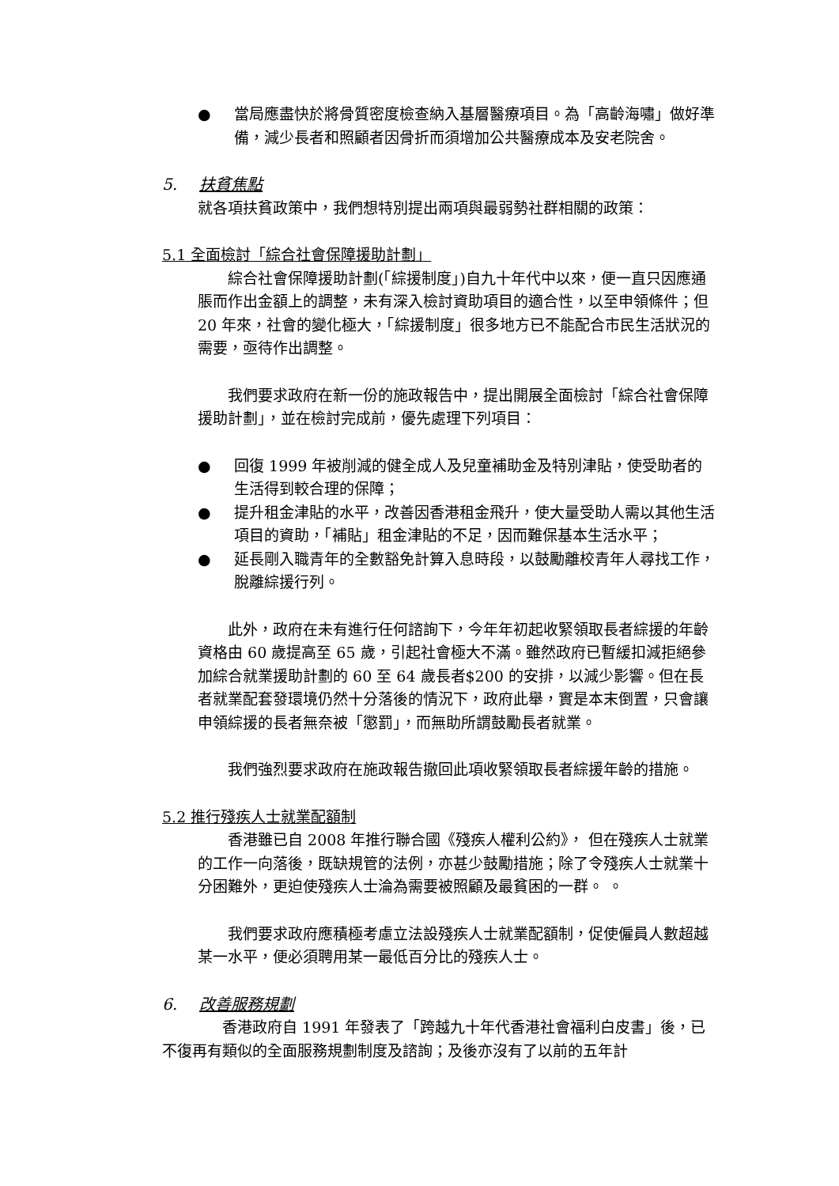● 當局應盡快於將骨質密度檢查納入基層醫療項目。為「高齡海嘯」做好準備，減少長者和照顧者因骨折而須增加公共醫療成本及安老院舍。
5. 扶貧焦點
就各項扶貧政策中，我們想特別提出兩項與最弱勢社群相關的政策：
5.1 全面檢討「綜合社會保障援助計劃」
　　綜合社會保障援助計劃(「綜援制度」)自九十年代中以來，便一直只因應通脹而作出金額上的調整，未有深入檢討資助項目的適合性，以至申領條件；但 20 年來，社會的變化極大，「綜援制度」很多地方已不能配合市民生活狀況的需要，亟待作出調整。
　　我們要求政府在新一份的施政報告中，提出開展全面檢討「綜合社會保障援助計劃」，並在檢討完成前，優先處理下列項目：
● 回復 1999 年被削減的健全成人及兒童補助金及特別津貼，使受助者的生活得到較合理的保障；
● 提升租金津貼的水平，改善因香港租金飛升，使大量受助人需以其他生活項目的資助，「補貼」租金津貼的不足，因而難保基本生活水平；
● 延長剛入職青年的全數豁免計算入息時段，以鼓勵離校青年人尋找工作，脫離綜援行列。
　　此外，政府在未有進行任何諮詢下，今年年初起收緊領取長者綜援的年齡資格由 60 歲提高至 65 歲，引起社會極大不滿。雖然政府已暫緩扣減拒絕參加綜合就業援助計劃的 60 至 64 歲長者$200 的安排，以減少影響。但在長者就業配套發環境仍然十分落後的情況下，政府此舉，實是本末倒置，只會讓申領綜援的長者無奈被「懲罰」，而無助所謂鼓勵長者就業。
　　我們強烈要求政府在施政報告撤回此項收緊領取長者綜援年齡的措施。
5.2 推行殘疾人士就業配額制
　　香港雖已自 2008 年推行聯合國《殘疾人權利公約》， 但在殘疾人士就業的工作一向落後，既缺規管的法例，亦甚少鼓勵措施；除了令殘疾人士就業十分困難外，更迫使殘疾人士淪為需要被照顧及最貧困的一群。 。
　　我們要求政府應積極考慮立法設殘疾人士就業配額制，促使僱員人數超越某一水平，便必須聘用某一最低百分比的殘疾人士。
6. 改善服務規劃
　　　　香港政府自 1991 年發表了「跨越九十年代香港社會福利白皮書」後，已不復再有類似的全面服務規劃制度及諮詢；及後亦沒有了以前的五年計